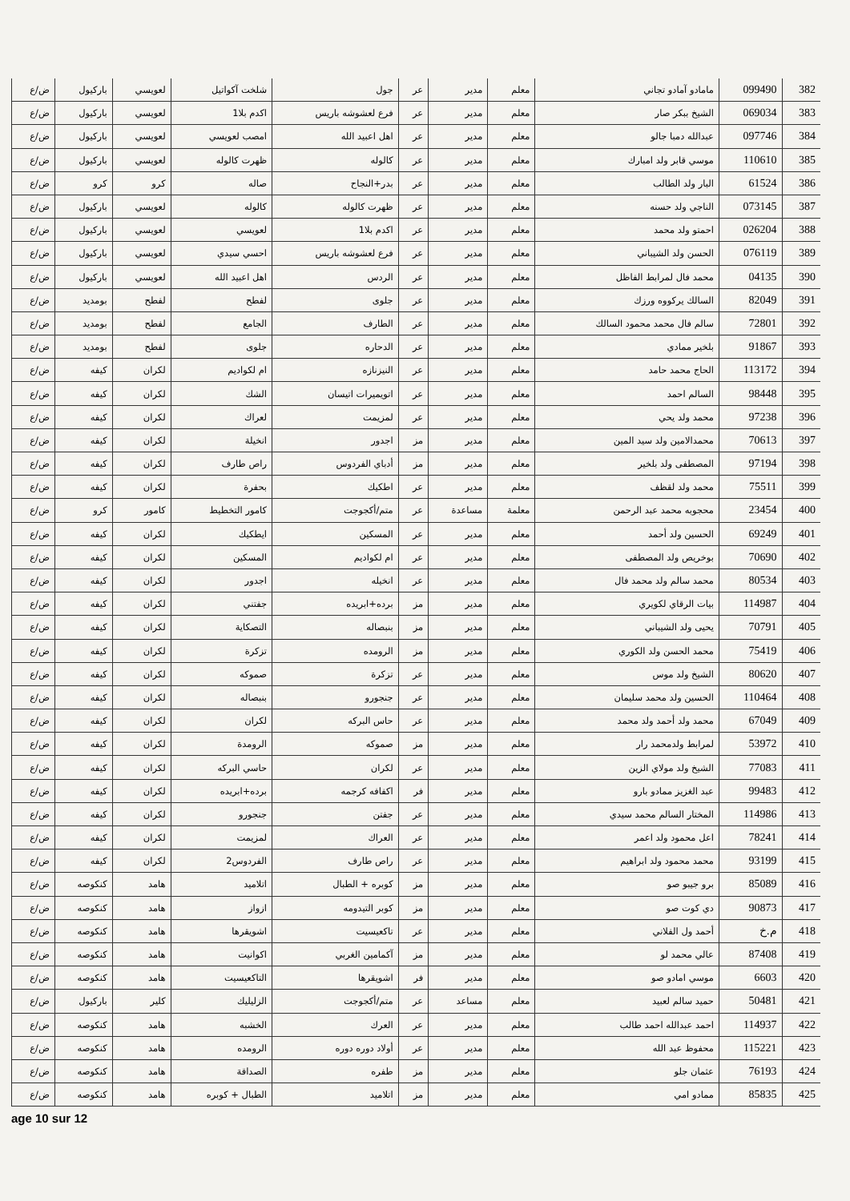| 382 | 099490 | مامادو آمادو تجاني | معلم | مدير | عر | جول | شلخت آكواتيل | لعويسي | باركيول | ض/ع |
| 383 | 069034 | الشيخ ببكر صار | معلم | مدير | عر | فرع لعشوشه باريس | اكدم بلا1 | لعويسي | باركيول | ض/ع |
| 384 | 097746 | عبدالله دمبا جالو | معلم | مدير | عر | اهل اعبيد الله | امصب لعويسي | لعويسي | باركيول | ض/ع |
| 385 | 110610 | موسي قابر ولد امبارك | معلم | مدير | عر | كالوله | ظهرت كالوله | لعويسي | باركيول | ض/ع |
| 386 | 61524 | البار ولد الطالب | معلم | مدير | عر | بدر+النجاح | صاله | كرو | كرو | ض/ع |
| 387 | 073145 | الناجي ولد حسنه | معلم | مدير | عر | ظهرت كالوله | كالوله | لعويسي | باركيول | ض/ع |
| 388 | 026204 | احمتو ولد محمد | معلم | مدير | عر | اكدم بلا1 | لعويسي | لعويسي | باركيول | ض/ع |
| 389 | 076119 | الحسن ولد الشيباني | معلم | مدير | عر | فرع لعشوشه باريس | احسي سيدي | لعويسي | باركيول | ض/ع |
| 390 | 04135 | محمد فال لمرابط الفاظل | معلم | مدير | عر | الردس | اهل اعبيد الله | لعويسي | باركيول | ض/ع |
| 391 | 82049 | السالك يركووه ورزك | معلم | مدير | عر | جلوى | لفطح | لفطح | بومديد | ض/ع |
| 392 | 72801 | سالم فال محمد محمود السالك | معلم | مدير | عر | الطارف | الجامع | لفطح | بومديد | ض/ع |
| 393 | 91867 | بلخير ممادي | معلم | مدير | عر | الدحاره | جلوى | لفطح | بومديد | ض/ع |
| 394 | 113172 | الحاج محمد حامد | معلم | مدير | عر | النيزنازه | ام لكواديم | لكران | كيفه | ض/ع |
| 395 | 98448 | السالم احمد | معلم | مدير | عر | اتويميرات اتيسان | الشك | لكران | كيفه | ض/ع |
| 396 | 97238 | محمد ولد يحي | معلم | مدير | عر | لمزيمت | لعراك | لكران | كيفه | ض/ع |
| 397 | 70613 | محمدالامين ولد سيد المين | معلم | مدير | مز | اجدور | انخيلة | لكران | كيفه | ض/ع |
| 398 | 97194 | المصطفى ولد بلخير | معلم | مدير | مز | أدباي الفردوس | راص طارف | لكران | كيفه | ض/ع |
| 399 | 75511 | محمد ولد لقظف | معلم | مدير | عر | اطكيك | بحفرة | لكران | كيفه | ض/ع |
| 400 | 23454 | محجوبه محمد عبد الرحمن | معلمة | مساعدة | عر | متم/أكجوجت | كامور التخطيط | كامور | كرو | ض/ع |
| 401 | 69249 | الحسين ولد أحمد | معلم | مدير | عر | المسكين | ايطكيك | لكران | كيفه | ض/ع |
| 402 | 70690 | بوخريص ولد المصطفى | معلم | مدير | عر | ام لكواديم | المسكين | لكران | كيفه | ض/ع |
| 403 | 80534 | محمد سالم ولد محمد فال | معلم | مدير | عر | انخيله | اجدور | لكران | كيفه | ض/ع |
| 404 | 114987 | بيات الرقاي لكويري | معلم | مدير | مز | برده+ابريده | جفتني | لكران | كيفه | ض/ع |
| 405 | 70791 | يحيى ولد الشيباني | معلم | مدير | مز | بنبصاله | التصكاية | لكران | كيفه | ض/ع |
| 406 | 75419 | محمد الحسن ولد الكوري | معلم | مدير | مز | الرومده | تزكرة | لكران | كيفه | ض/ع |
| 407 | 80620 | الشيخ ولد موس | معلم | مدير | عر | تزكرة | صموكه | لكران | كيفه | ض/ع |
| 408 | 110464 | الحسين ولد محمد سليمان | معلم | مدير | عر | جنجورو | بنبصاله | لكران | كيفه | ض/ع |
| 409 | 67049 | محمد ولد أحمد ولد محمد | معلم | مدير | عر | حاس البركه | لكران | لكران | كيفه | ض/ع |
| 410 | 53972 | لمرابط ولدمحمد رار | معلم | مدير | مز | صموكه | الرومدة | لكران | كيفه | ض/ع |
| 411 | 77083 | الشيخ ولد مولاي الزين | معلم | مدير | عر | لكران | حاسي البركه | لكران | كيفه | ض/ع |
| 412 | 99483 | عبد الغزيز ممادو بارو | معلم | مدير | فر | اكفافه كرجمه | برده+ابريده | لكران | كيفه | ض/ع |
| 413 | 114986 | المختار السالم محمد سيدي | معلم | مدير | عر | جفتن | جنجورو | لكران | كيفه | ض/ع |
| 414 | 78241 | اعل محمود ولد اعمر | معلم | مدير | عر | العراك | لمزيمت | لكران | كيفه | ض/ع |
| 415 | 93199 | محمد محمود ولد ابراهيم | معلم | مدير | عر | راص طارف | الفردوس2 | لكران | كيفه | ض/ع |
| 416 | 85089 | برو جيبو صو | معلم | مدير | مز | كوبره + الطبال | اتلاميد | هامد | كنكوصه | ض/ع |
| 417 | 90873 | دي كوت صو | معلم | مدير | مز | كوبر التيدومه | ازواز | هامد | كنكوصه | ض/ع |
| 418 | م.خ | أحمد ول الفلاني | معلم | مدير | عر | تاكعيسيت | اشويقرها | هامد | كنكوصه | ض/ع |
| 419 | 87408 | عالي محمد لو | معلم | مدير | مز | آكمامين الغربي | اكوانيت | هامد | كنكوصه | ض/ع |
| 420 | 6603 | موسي امادو صو | معلم | مدير | فر | اشويقرها | التاكعيسيت | هامد | كنكوصه | ض/ع |
| 421 | 50481 | حميد سالم لعبيد | معلم | مساعد | عر | متم/أكجوجت | الزليليك | كلير | باركيول | ض/ع |
| 422 | 114937 | احمد عبدالله احمد طالب | معلم | مدير | عر | العرك | الخشبه | هامد | كنكوصه | ض/ع |
| 423 | 115221 | محفوظ عبد الله | معلم | مدير | عر | أولاد دوره دوره | الرومده | هامد | كنكوصه | ض/ع |
| 424 | 76193 | عثمان جلو | معلم | مدير | مز | طفره | الصداقة | هامد | كنكوصه | ض/ع |
| 425 | 85835 | ممادو امي | معلم | مدير | مز | اتلاميد | الطبال + كوبره | هامد | كنكوصه | ض/ع |
age 10 sur 12